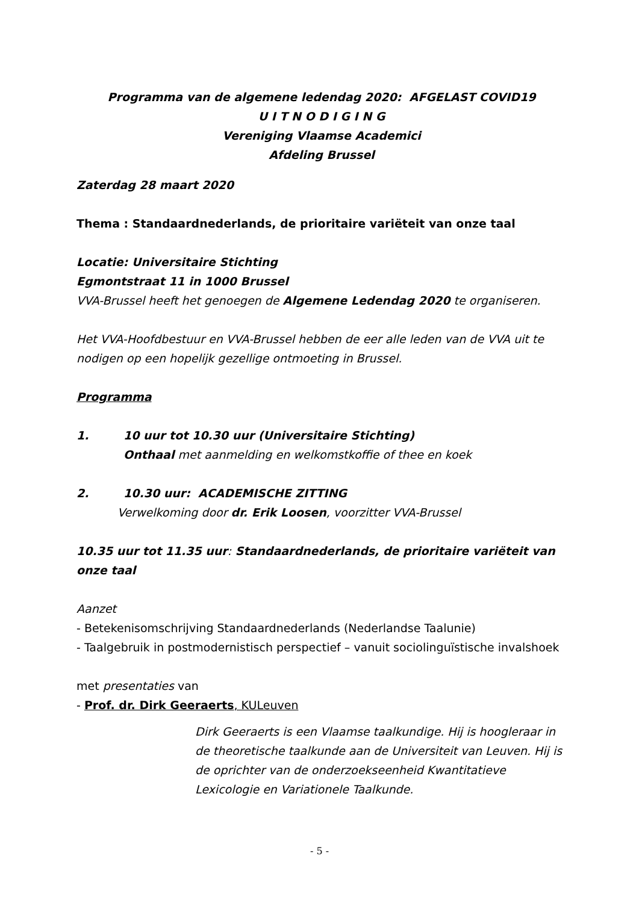Programma van de algemene ledendag 2020: AFGELAST COVID19
U I T N O D I G I N G
Vereniging Vlaamse Academici
Afdeling Brussel
Zaterdag 28 maart 2020
Thema : Standaardnederlands, de prioritaire variëteit van onze taal
Locatie: Universitaire Stichting
Egmontstraat 11 in 1000 Brussel
VVA-Brussel heeft het genoegen de Algemene Ledendag 2020 te organiseren.
Het VVA-Hoofdbestuur en VVA-Brussel hebben de eer alle leden van de VVA uit te nodigen op een hopelijk gezellige ontmoeting in Brussel.
Programma
1. 10 uur tot 10.30 uur (Universitaire Stichting)
Onthaal met aanmelding en welkomstkoffie of thee en koek
2. 10.30 uur: ACADEMISCHE ZITTING
Verwelkoming door dr. Erik Loosen, voorzitter VVA-Brussel
10.35 uur tot 11.35 uur: Standaardnederlands, de prioritaire variëteit van onze taal
Aanzet
- Betekenisomschrijving Standaardnederlands (Nederlandse Taalunie)
- Taalgebruik in postmodernistisch perspectief – vanuit sociolinguïstische invalshoek
met presentaties van
- Prof. dr. Dirk Geeraerts, KULeuven
Dirk Geeraerts is een Vlaamse taalkundige. Hij is hoogleraar in de theoretische taalkunde aan de Universiteit van Leuven. Hij is de oprichter van de onderzoekseenheid Kwantitatieve Lexicologie en Variationele Taalkunde.
- 5 -